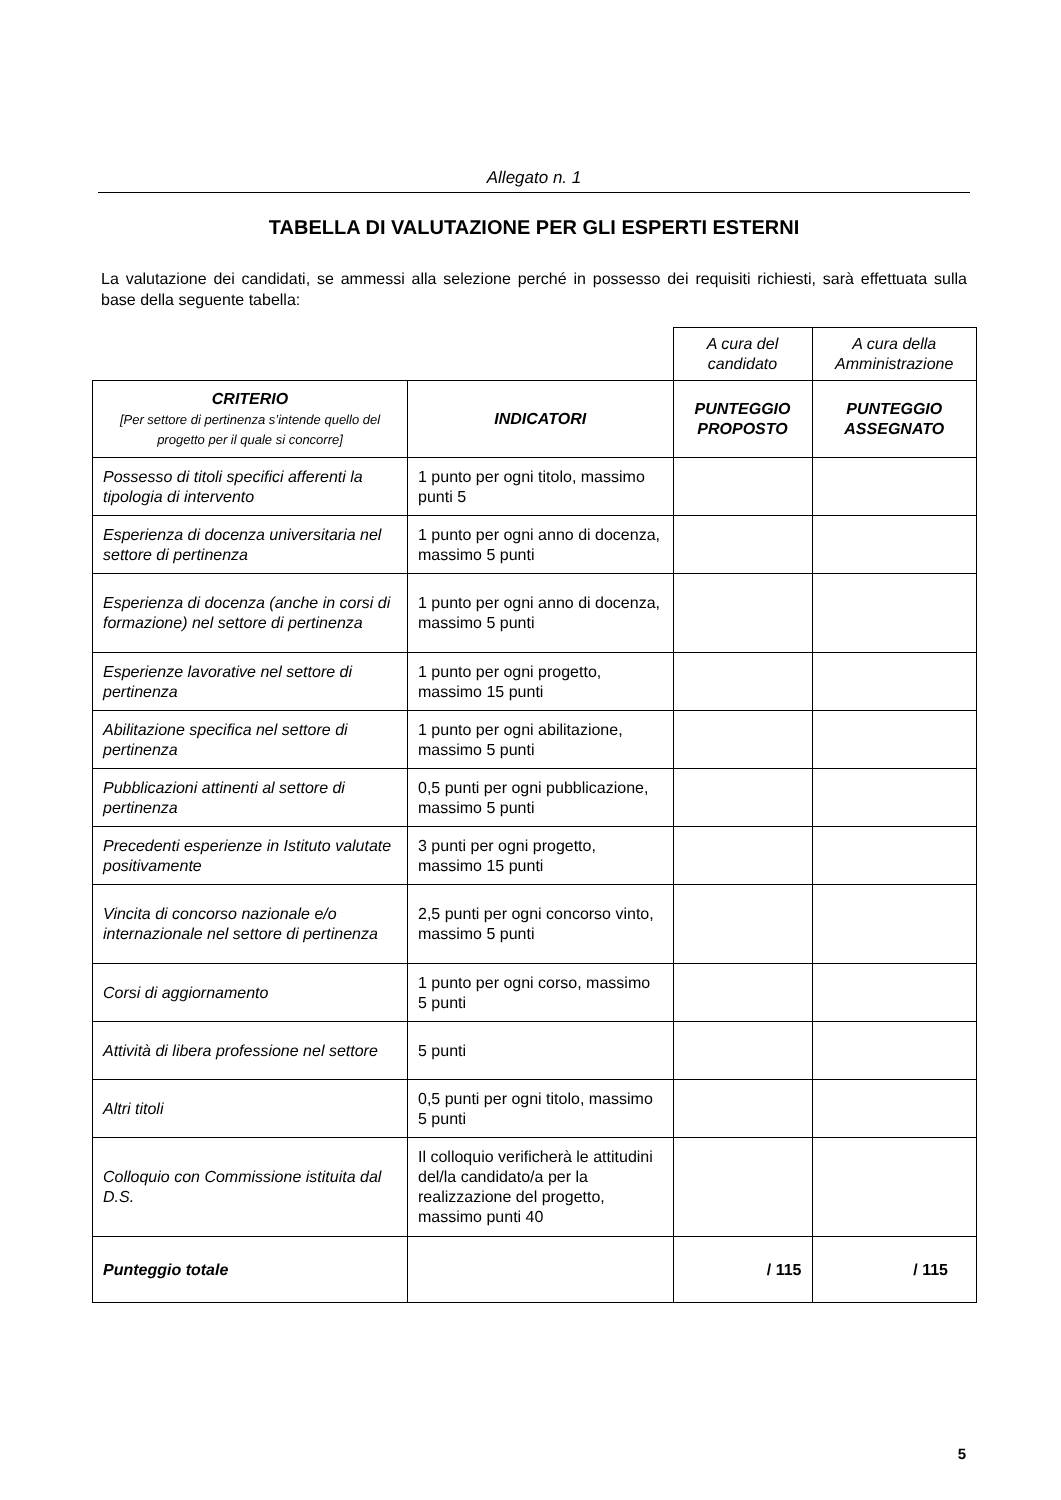Allegato n. 1
TABELLA DI VALUTAZIONE PER GLI ESPERTI ESTERNI
La valutazione dei candidati, se ammessi alla selezione perché in possesso dei requisiti richiesti, sarà effettuata sulla base della seguente tabella:
| | | A cura del candidato | A cura della Amministrazione |
| CRITERIO [Per settore di pertinenza s’intende quello del progetto per il quale si concorre] | INDICATORI | PUNTEGGIO PROPOSTO | PUNTEGGIO ASSEGNATO |
| Possesso di titoli specifici afferenti la tipologia di intervento | 1 punto per ogni titolo, massimo punti 5 | | |
| Esperienza di docenza universitaria nel settore di pertinenza | 1 punto per ogni anno di docenza, massimo 5 punti | | |
| Esperienza di docenza (anche in corsi di formazione) nel settore di pertinenza | 1 punto per ogni anno di docenza, massimo 5 punti | | |
| Esperienze lavorative nel settore di pertinenza | 1 punto per ogni progetto, massimo 15 punti | | |
| Abilitazione specifica nel settore di pertinenza | 1 punto per ogni abilitazione, massimo 5 punti | | |
| Pubblicazioni attinenti al settore di pertinenza | 0,5 punti per ogni pubblicazione, massimo 5 punti | | |
| Precedenti esperienze in Istituto valutate positivamente | 3 punti per ogni progetto, massimo 15 punti | | |
| Vincita di concorso nazionale e/o internazionale nel settore di pertinenza | 2,5 punti per ogni concorso vinto, massimo 5 punti | | |
| Corsi di aggiornamento | 1 punto per ogni corso, massimo 5 punti | | |
| Attività di libera professione nel settore | 5 punti | | |
| Altri titoli | 0,5 punti per ogni titolo, massimo 5 punti | | |
| Colloquio con Commissione istituita dal D.S. | Il colloquio verificherà le attitudini del/la candidato/a per la realizzazione del progetto, massimo punti 40 | | |
| Punteggio totale | | / 115 | / 115 |
5